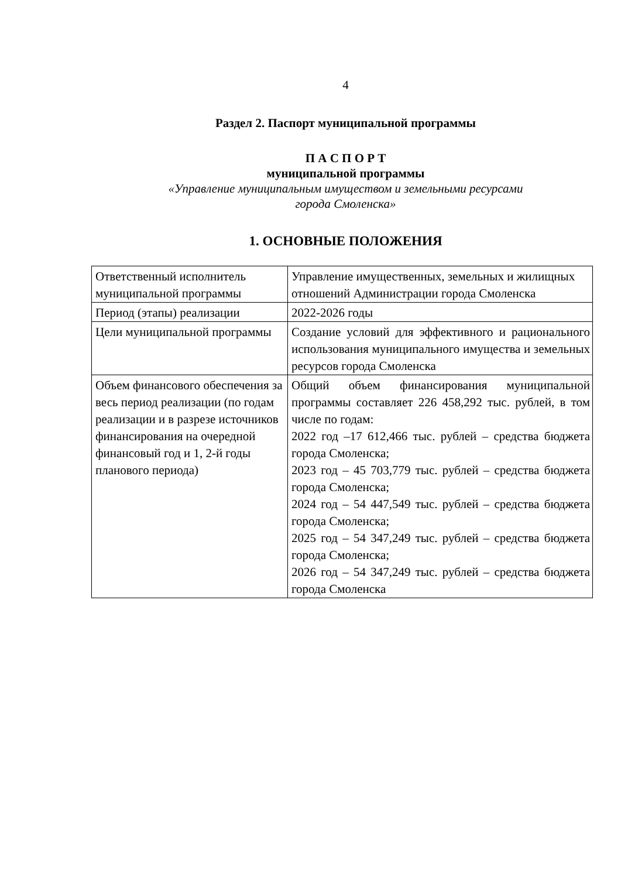4
Раздел 2. Паспорт муниципальной программы
П А С П О Р Т
муниципальной программы
«Управление муниципальным имуществом и земельными ресурсами
города Смоленска»
1. ОСНОВНЫЕ ПОЛОЖЕНИЯ
| Ответственный исполнитель муниципальной программы | Управление имущественных, земельных и жилищных отношений Администрации города Смоленска |
| Период (этапы) реализации | 2022-2026 годы |
| Цели муниципальной программы | Создание условий для эффективного и рационального использования муниципального имущества и земельных ресурсов города Смоленска |
| Объем финансового обеспечения за весь период реализации (по годам реализации и в разрезе источников финансирования на очередной финансовый год и 1, 2-й годы планового периода) | Общий объем финансирования муниципальной программы составляет 226 458,292 тыс. рублей, в том числе по годам: 2022 год –17 612,466 тыс. рублей – средства бюджета города Смоленска; 2023 год – 45 703,779 тыс. рублей – средства бюджета города Смоленска; 2024 год – 54 447,549 тыс. рублей – средства бюджета города Смоленска; 2025 год – 54 347,249 тыс. рублей – средства бюджета города Смоленска; 2026 год – 54 347,249 тыс. рублей – средства бюджета города Смоленска |